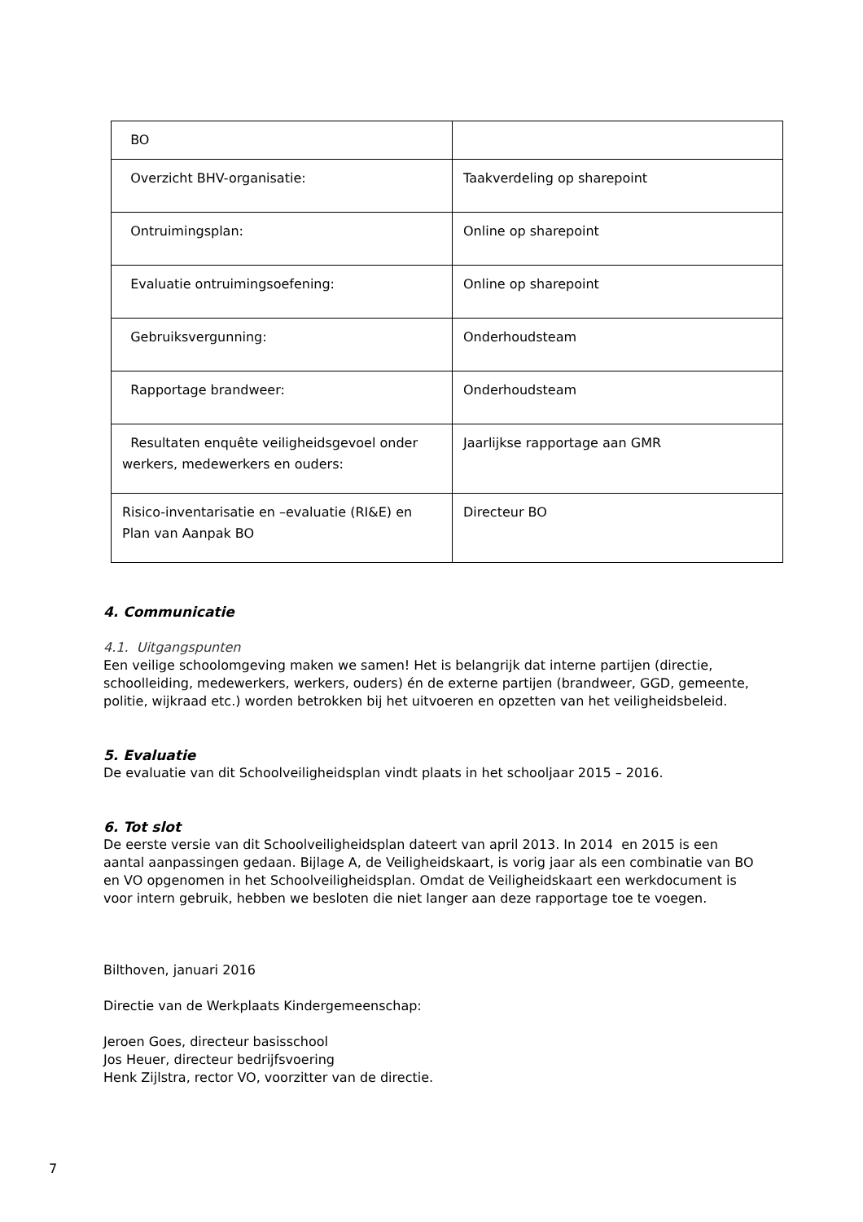| BO | |
| Overzicht BHV-organisatie: | Taakverdeling op sharepoint |
| Ontruimingsplan: | Online op sharepoint |
| Evaluatie ontruimingsoefening: | Online op sharepoint |
| Gebruiksvergunning: | Onderhoudsteam |
| Rapportage brandweer: | Onderhoudsteam |
| Resultaten enquête veiligheidsgevoel onder werkers, medewerkers en ouders: | Jaarlijkse rapportage aan GMR |
| Risico-inventarisatie en –evaluatie (RI&E) en Plan van Aanpak BO | Directeur BO |
4. Communicatie
4.1. Uitgangspunten
Een veilige schoolomgeving maken we samen! Het is belangrijk dat interne partijen (directie, schoolleiding, medewerkers, werkers, ouders) én de externe partijen (brandweer, GGD, gemeente, politie, wijkraad etc.) worden betrokken bij het uitvoeren en opzetten van het veiligheidsbeleid.
5. Evaluatie
De evaluatie van dit Schoolveiligheidsplan vindt plaats in het schooljaar 2015 – 2016.
6. Tot slot
De eerste versie van dit Schoolveiligheidsplan dateert van april 2013. In 2014 en 2015 is een aantal aanpassingen gedaan. Bijlage A, de Veiligheidskaart, is vorig jaar als een combinatie van BO en VO opgenomen in het Schoolveiligheidsplan. Omdat de Veiligheidskaart een werkdocument is voor intern gebruik, hebben we besloten die niet langer aan deze rapportage toe te voegen.
Bilthoven, januari 2016
Directie van de Werkplaats Kindergemeenschap:
Jeroen Goes, directeur basisschool
Jos Heuer, directeur bedrijfsvoering
Henk Zijlstra, rector VO, voorzitter van de directie.
7